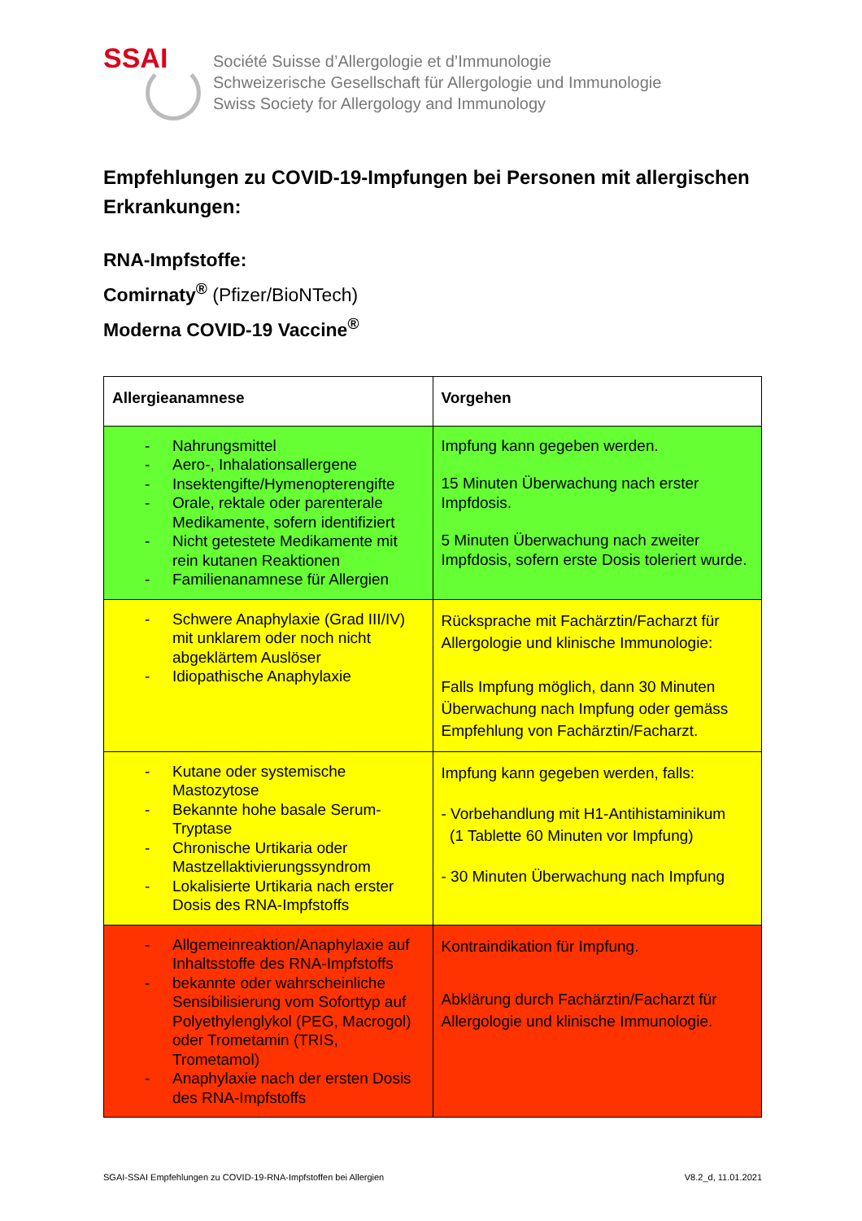SSAI
Société Suisse d’Allergologie et d’Immunologie
Schweizerische Gesellschaft für Allergologie und Immunologie
Swiss Society for Allergology and Immunology
Empfehlungen zu COVID-19-Impfungen bei Personen mit allergischen Erkrankungen:
RNA-Impfstoffe:
Comirnaty<sup>®</sup> (Pfizer/BioNTech)
Moderna COVID-19 Vaccine<sup>®</sup>
| Allergieanamnese | Vorgehen |
| --- | --- |
| - Nahrungsmittel - Aero-, Inhalationsallergene - Insektengifte/Hymenopterengifte - Orale, rektale oder parenterale Medikamente, sofern identifiziert - Nicht getestete Medikamente mit rein kutanen Reaktionen - Familienanamnese für Allergien | Impfung kann gegeben werden. 15 Minuten Überwachung nach erster Impfdosis. 5 Minuten Überwachung nach zweiter Impfdosis, sofern erste Dosis toleriert wurde. |
| - Schwere Anaphylaxie (Grad III/IV) mit unklarem oder noch nicht abgeklärtem Auslöser - Idiopathische Anaphylaxie | Rücksprache mit Fachärztin/Facharzt für Allergologie und klinische Immunologie: Falls Impfung möglich, dann 30 Minuten Überwachung nach Impfung oder gemäss Empfehlung von Fachärztin/Facharzt. |
| - Kutane oder systemische Mastozytose - Bekannte hohe basale Serum-Tryptase - Chronische Urtikaria oder Mastzellaktivierungssyndrom - Lokalisierte Urtikaria nach erster Dosis des RNA-Impfstoffs | Impfung kann gegeben werden, falls: - Vorbehandlung mit H1-Antihistaminikum (1 Tablette 60 Minuten vor Impfung) - 30 Minuten Überwachung nach Impfung |
| - Allgemeinreaktion/Anaphylaxie auf Inhaltsstoffe des RNA-Impfstoffs - bekannte oder wahrscheinliche Sensibilisierung vom Soforttyp auf Polyethylenglykol (PEG, Macrogol) oder Trometamin (TRIS, Trometamol) - Anaphylaxie nach der ersten Dosis des RNA-Impfstoffs | Kontraindikation für Impfung. Abklärung durch Fachärztin/Facharzt für Allergologie und klinische Immunologie. |
SGAI-SSAI Empfehlungen zu COVID-19-RNA-Impfstoffen bei Allergien V8.2_d, 11.01.2021